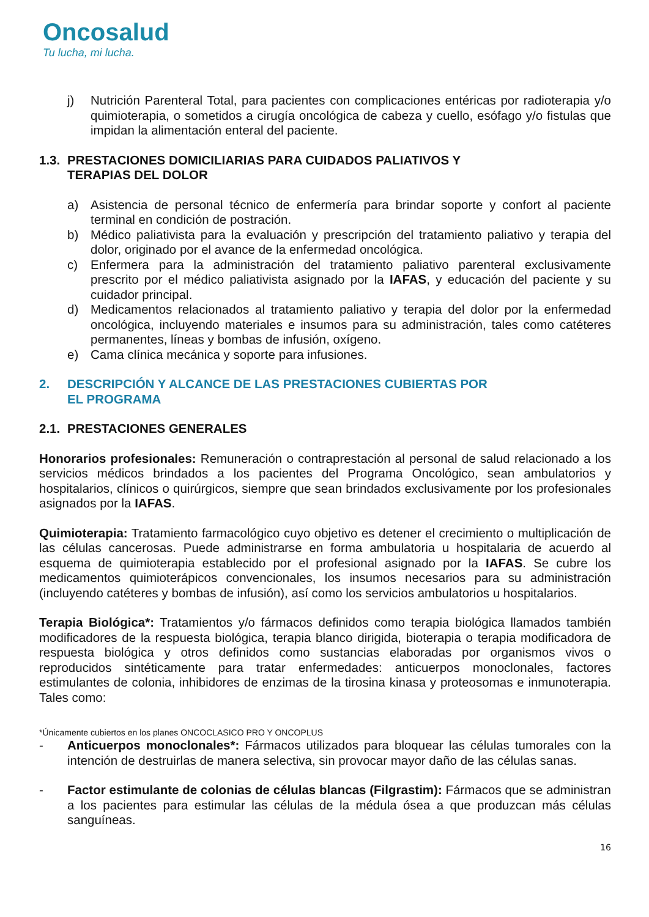Oncosalud
Tu lucha, mi lucha.
j) Nutrición Parenteral Total, para pacientes con complicaciones entéricas por radioterapia y/o quimioterapia, o sometidos a cirugía oncológica de cabeza y cuello, esófago y/o fistulas que impidan la alimentación enteral del paciente.
1.3. PRESTACIONES DOMICILIARIAS PARA CUIDADOS PALIATIVOS Y
TERAPIAS DEL DOLOR
a) Asistencia de personal técnico de enfermería para brindar soporte y confort al paciente terminal en condición de postración.
b) Médico paliativista para la evaluación y prescripción del tratamiento paliativo y terapia del dolor, originado por el avance de la enfermedad oncológica.
c) Enfermera para la administración del tratamiento paliativo parenteral exclusivamente prescrito por el médico paliativista asignado por la IAFAS, y educación del paciente y su cuidador principal.
d) Medicamentos relacionados al tratamiento paliativo y terapia del dolor por la enfermedad oncológica, incluyendo materiales e insumos para su administración, tales como catéteres permanentes, líneas y bombas de infusión, oxígeno.
e) Cama clínica mecánica y soporte para infusiones.
2. DESCRIPCIÓN Y ALCANCE DE LAS PRESTACIONES CUBIERTAS POR
EL PROGRAMA
2.1. PRESTACIONES GENERALES
Honorarios profesionales: Remuneración o contraprestación al personal de salud relacionado a los servicios médicos brindados a los pacientes del Programa Oncológico, sean ambulatorios y hospitalarios, clínicos o quirúrgicos, siempre que sean brindados exclusivamente por los profesionales asignados por la IAFAS.
Quimioterapia: Tratamiento farmacológico cuyo objetivo es detener el crecimiento o multiplicación de las células cancerosas. Puede administrarse en forma ambulatoria u hospitalaria de acuerdo al esquema de quimioterapia establecido por el profesional asignado por la IAFAS. Se cubre los medicamentos quimioterápicos convencionales, los insumos necesarios para su administración (incluyendo catéteres y bombas de infusión), así como los servicios ambulatorios u hospitalarios.
Terapia Biológica*: Tratamientos y/o fármacos definidos como terapia biológica llamados también modificadores de la respuesta biológica, terapia blanco dirigida, bioterapia o terapia modificadora de respuesta biológica y otros definidos como sustancias elaboradas por organismos vivos o reproducidos sintéticamente para tratar enfermedades: anticuerpos monoclonales, factores estimulantes de colonia, inhibidores de enzimas de la tirosina kinasa y proteosomas e inmunoterapia. Tales como:
*Únicamente cubiertos en los planes ONCOCLASICO PRO Y ONCOPLUS
- Anticuerpos monoclonales*: Fármacos utilizados para bloquear las células tumorales con la intención de destruirlas de manera selectiva, sin provocar mayor daño de las células sanas.
- Factor estimulante de colonias de células blancas (Filgrastim): Fármacos que se administran a los pacientes para estimular las células de la médula ósea a que produzcan más células sanguíneas.
16